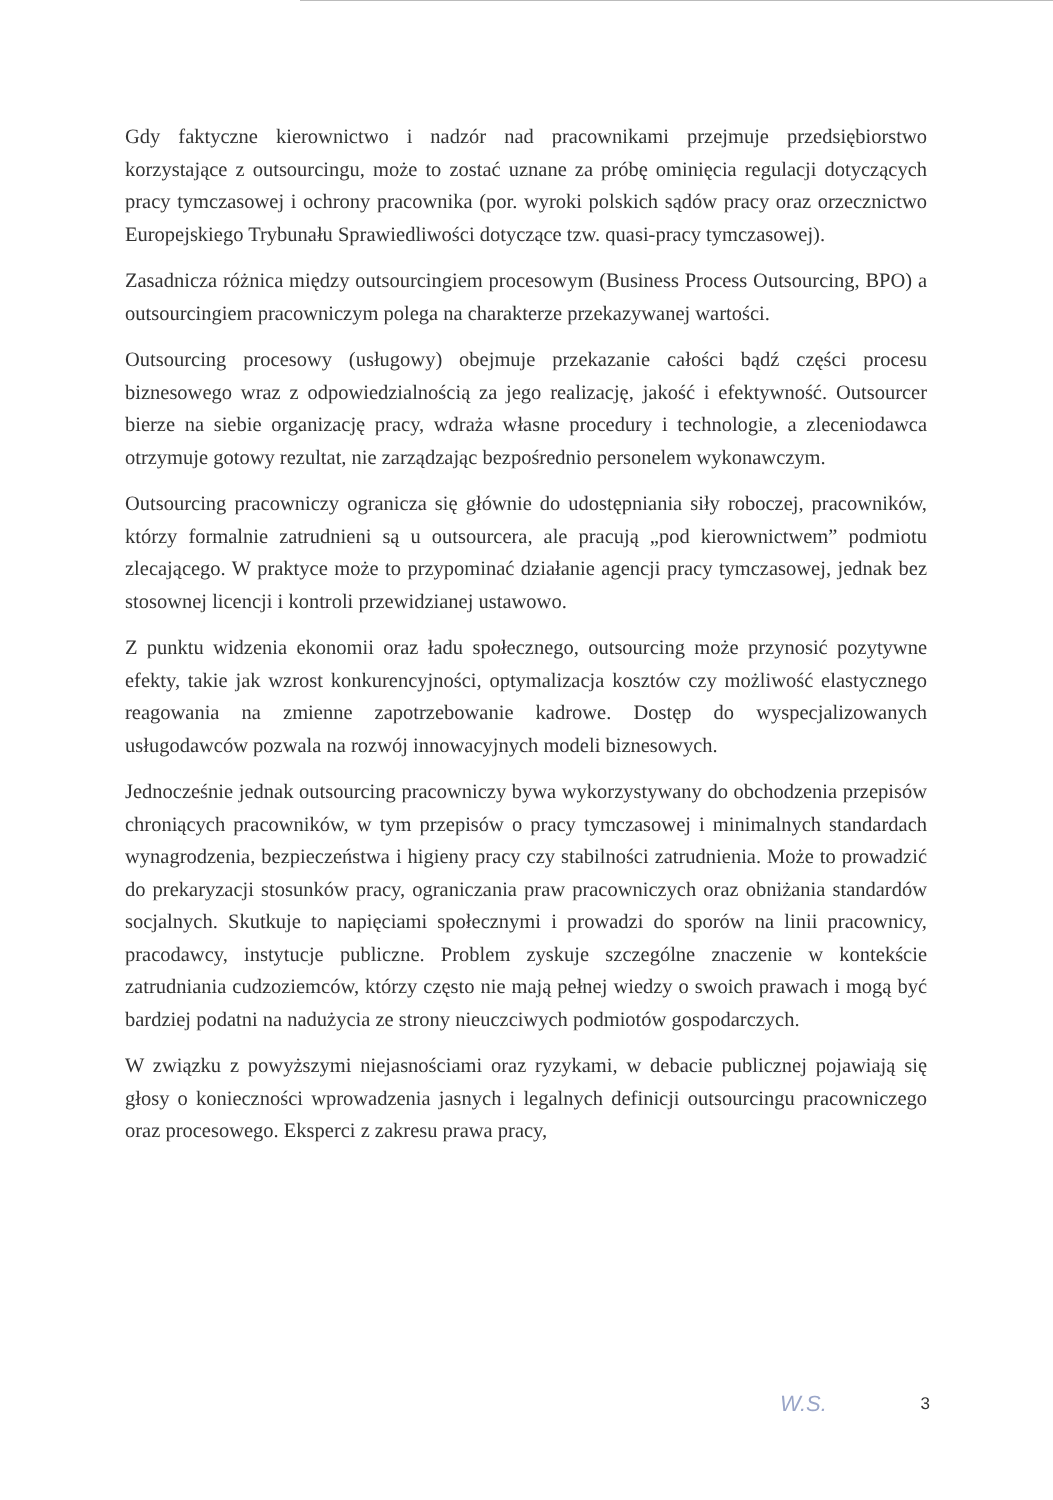Gdy faktyczne kierownictwo i nadzór nad pracownikami przejmuje przedsiębiorstwo korzystające z outsourcingu, może to zostać uznane za próbę ominięcia regulacji dotyczących pracy tymczasowej i ochrony pracownika (por. wyroki polskich sądów pracy oraz orzecznictwo Europejskiego Trybunału Sprawiedliwości dotyczące tzw. quasi-pracy tymczasowej).
Zasadnicza różnica między outsourcingiem procesowym (Business Process Outsourcing, BPO) a outsourcingiem pracowniczym polega na charakterze przekazywanej wartości.
Outsourcing procesowy (usługowy) obejmuje przekazanie całości bądź części procesu biznesowego wraz z odpowiedzialnością za jego realizację, jakość i efektywność. Outsourcer bierze na siebie organizację pracy, wdraża własne procedury i technologie, a zleceniodawca otrzymuje gotowy rezultat, nie zarządzając bezpośrednio personelem wykonawczym.
Outsourcing pracowniczy ogranicza się głównie do udostępniania siły roboczej, pracowników, którzy formalnie zatrudnieni są u outsourcera, ale pracują „pod kierownictwem” podmiotu zlecającego. W praktyce może to przypominać działanie agencji pracy tymczasowej, jednak bez stosownej licencji i kontroli przewidzianej ustawowo.
Z punktu widzenia ekonomii oraz ładu społecznego, outsourcing może przynosić pozytywne efekty, takie jak wzrost konkurencyjności, optymalizacja kosztów czy możliwość elastycznego reagowania na zmienne zapotrzebowanie kadrowe. Dostęp do wyspecjalizowanych usługodawców pozwala na rozwój innowacyjnych modeli biznesowych.
Jednocześnie jednak outsourcing pracowniczy bywa wykorzystywany do obchodzenia przepisów chroniących pracowników, w tym przepisów o pracy tymczasowej i minimalnych standardach wynagrodzenia, bezpieczeństwa i higieny pracy czy stabilności zatrudnienia. Może to prowadzić do prekaryzacji stosunków pracy, ograniczania praw pracowniczych oraz obniżania standardów socjalnych. Skutkuje to napięciami społecznymi i prowadzi do sporów na linii pracownicy, pracodawcy, instytucje publiczne. Problem zyskuje szczególne znaczenie w kontekście zatrudniania cudzoziemców, którzy często nie mają pełnej wiedzy o swoich prawach i mogą być bardziej podatni na nadużycia ze strony nieuczciwych podmiotów gospodarczych.
W związku z powyższymi niejasnościami oraz ryzykami, w debacie publicznej pojawiają się głosy o konieczności wprowadzenia jasnych i legalnych definicji outsourcingu pracowniczego oraz procesowego. Eksperci z zakresu prawa pracy,
W.S. 3